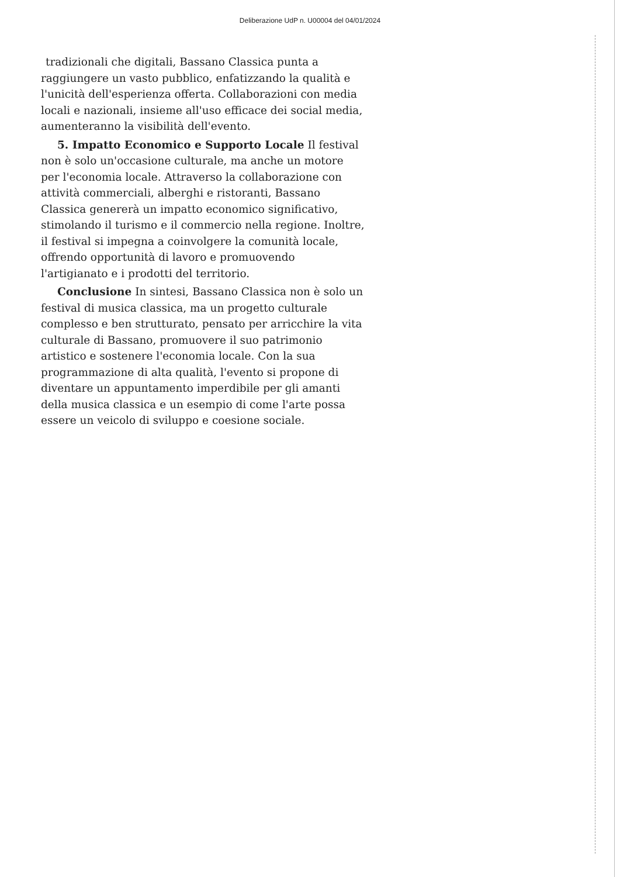Deliberazione UdP n. U00004 del 04/01/2024
tradizionali che digitali, Bassano Classica punta a raggiungere un vasto pubblico, enfatizzando la qualità e l'unicità dell'esperienza offerta. Collaborazioni con media locali e nazionali, insieme all'uso efficace dei social media, aumenteranno la visibilità dell'evento.
5. Impatto Economico e Supporto Locale Il festival non è solo un'occasione culturale, ma anche un motore per l'economia locale. Attraverso la collaborazione con attività commerciali, alberghi e ristoranti, Bassano Classica genererà un impatto economico significativo, stimolando il turismo e il commercio nella regione. Inoltre, il festival si impegna a coinvolgere la comunità locale, offrendo opportunità di lavoro e promuovendo l'artigianato e i prodotti del territorio.
Conclusione In sintesi, Bassano Classica non è solo un festival di musica classica, ma un progetto culturale complesso e ben strutturato, pensato per arricchire la vita culturale di Bassano, promuovere il suo patrimonio artistico e sostenere l'economia locale. Con la sua programmazione di alta qualità, l'evento si propone di diventare un appuntamento imperdibile per gli amanti della musica classica e un esempio di come l'arte possa essere un veicolo di sviluppo e coesione sociale.